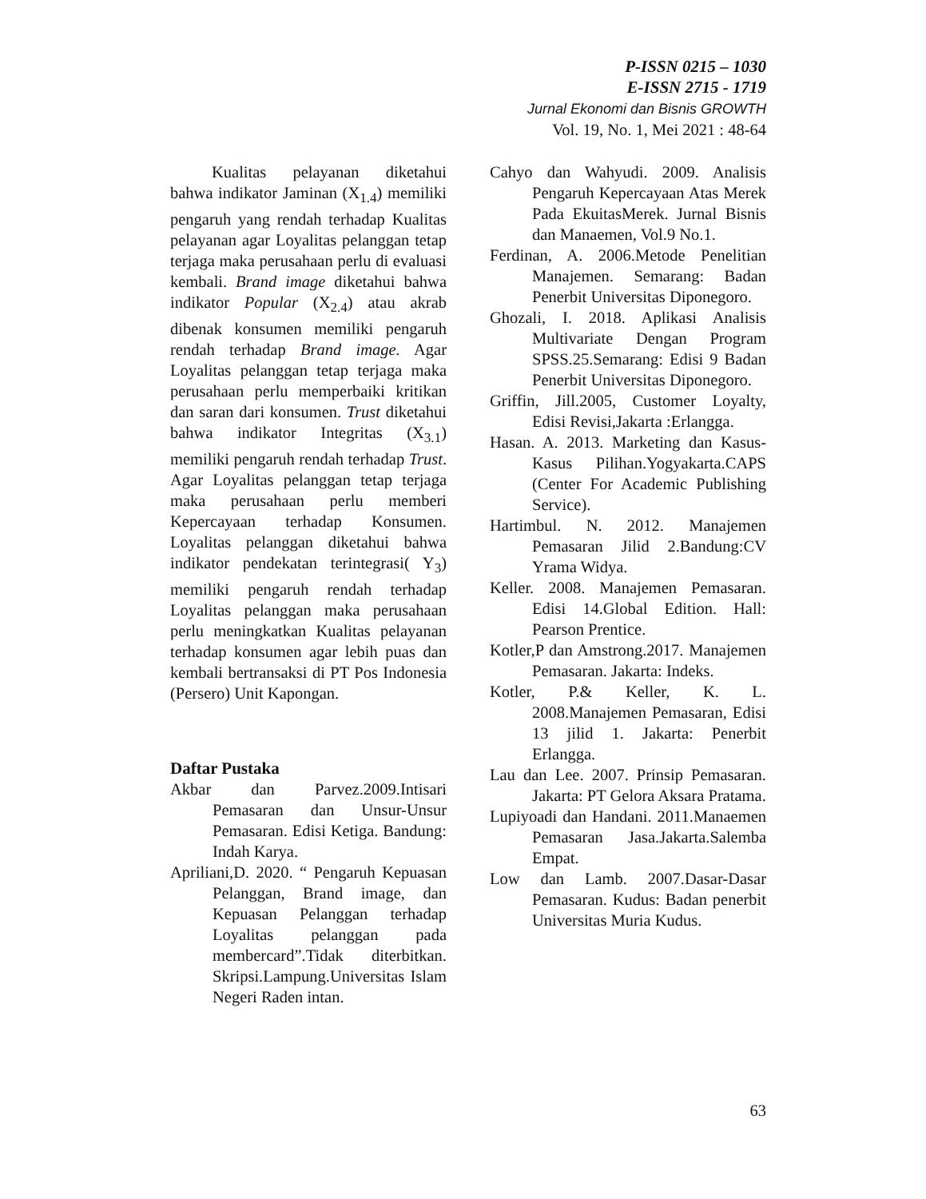P-ISSN 0215 – 1030
E-ISSN 2715 - 1719
Jurnal Ekonomi dan Bisnis GROWTH
Vol. 19, No. 1, Mei 2021 : 48-64
Kualitas pelayanan diketahui bahwa indikator Jaminan (X<sub>1.4</sub>) memiliki pengaruh yang rendah terhadap Kualitas pelayanan agar Loyalitas pelanggan tetap terjaga maka perusahaan perlu di evaluasi kembali. Brand image diketahui bahwa indikator Popular (X<sub>2.4</sub>) atau akrab dibenak konsumen memiliki pengaruh rendah terhadap Brand image. Agar Loyalitas pelanggan tetap terjaga maka perusahaan perlu memperbaiki kritikan dan saran dari konsumen. Trust diketahui bahwa indikator Integritas (X<sub>3.1</sub>) memiliki pengaruh rendah terhadap Trust. Agar Loyalitas pelanggan tetap terjaga maka perusahaan perlu memberi Kepercayaan terhadap Konsumen. Loyalitas pelanggan diketahui bahwa indikator pendekatan terintegrasi( Y<sub>3</sub>) memiliki pengaruh rendah terhadap Loyalitas pelanggan maka perusahaan perlu meningkatkan Kualitas pelayanan terhadap konsumen agar lebih puas dan kembali bertransaksi di PT Pos Indonesia (Persero) Unit Kapongan.
Daftar Pustaka
Akbar dan Parvez.2009.Intisari Pemasaran dan Unsur-Unsur Pemasaran. Edisi Ketiga. Bandung: Indah Karya.
Apriliani,D. 2020. “ Pengaruh Kepuasan Pelanggan, Brand image, dan Kepuasan Pelanggan terhadap Loyalitas pelanggan pada membercard”.Tidak diterbitkan. Skripsi.Lampung.Universitas Islam Negeri Raden intan.
Cahyo dan Wahyudi. 2009. Analisis Pengaruh Kepercayaan Atas Merek Pada EkuitasMerek. Jurnal Bisnis dan Manaemen, Vol.9 No.1.
Ferdinan, A. 2006.Metode Penelitian Manajemen. Semarang: Badan Penerbit Universitas Diponegoro.
Ghozali, I. 2018. Aplikasi Analisis Multivariate Dengan Program SPSS.25.Semarang: Edisi 9 Badan Penerbit Universitas Diponegoro.
Griffin, Jill.2005, Customer Loyalty, Edisi Revisi,Jakarta :Erlangga.
Hasan. A. 2013. Marketing dan Kasus-Kasus Pilihan.Yogyakarta.CAPS (Center For Academic Publishing Service).
Hartimbul. N. 2012. Manajemen Pemasaran Jilid 2.Bandung:CV Yrama Widya.
Keller. 2008. Manajemen Pemasaran. Edisi 14.Global Edition. Hall: Pearson Prentice.
Kotler,P dan Amstrong.2017. Manajemen Pemasaran. Jakarta: Indeks.
Kotler, P.& Keller, K. L. 2008.Manajemen Pemasaran, Edisi 13 jilid 1. Jakarta: Penerbit Erlangga.
Lau dan Lee. 2007. Prinsip Pemasaran. Jakarta: PT Gelora Aksara Pratama.
Lupiyoadi dan Handani. 2011.Manaemen Pemasaran Jasa.Jakarta.Salemba Empat.
Low dan Lamb. 2007.Dasar-Dasar Pemasaran. Kudus: Badan penerbit Universitas Muria Kudus.
63